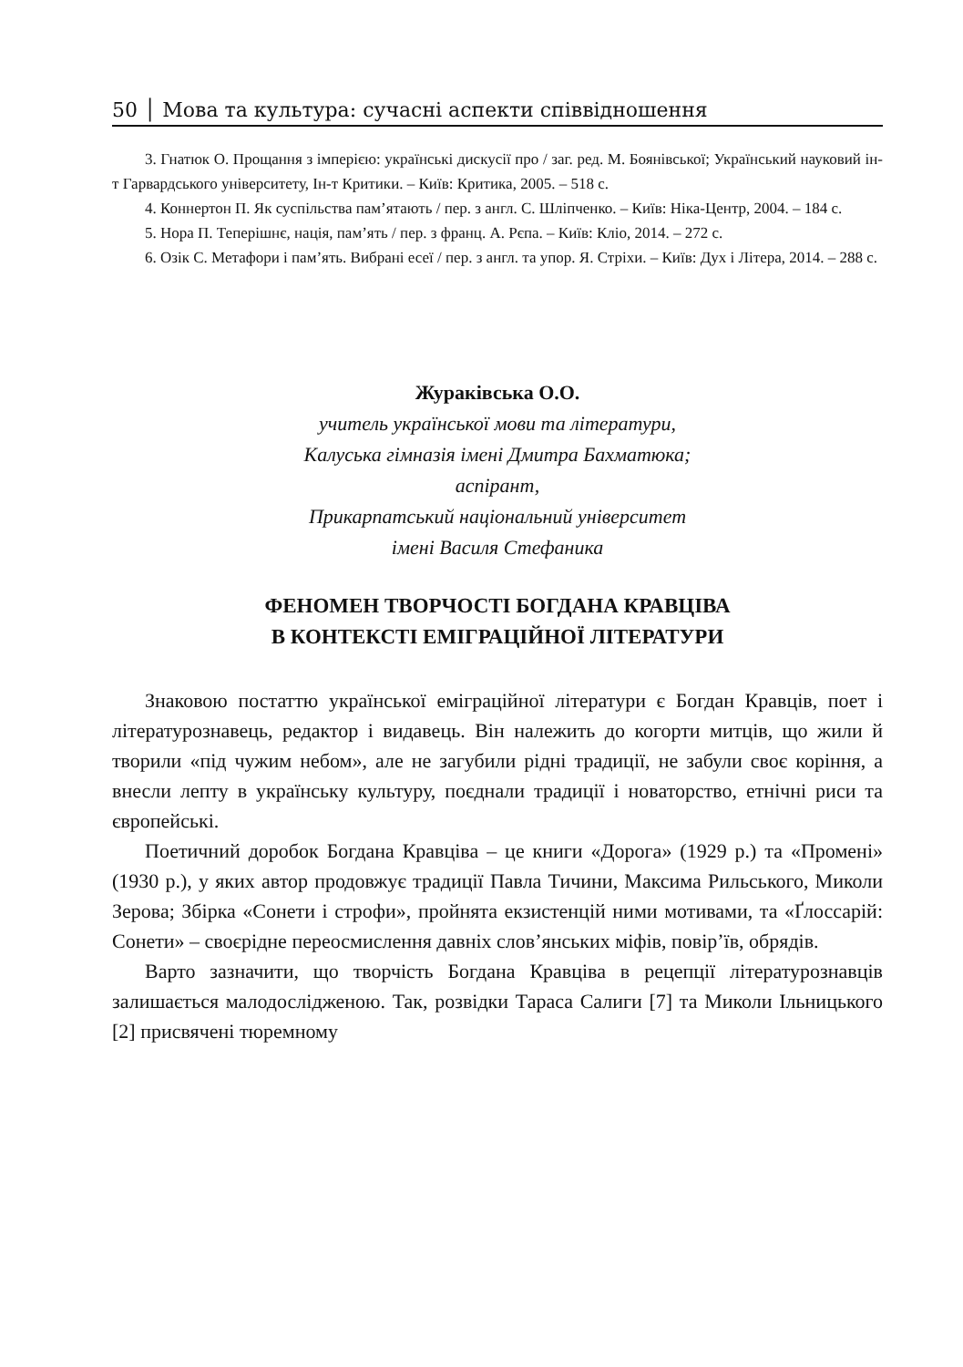50 │ Мова та культура: сучасні аспекти співвідношення
3. Гнатюк О. Прощання з імперією: українські дискусії про / заг. ред. М. Боянівської; Український науковий ін-т Гарвардського університету, Ін-т Критики. – Київ: Критика, 2005. – 518 с.
4. Коннертон П. Як суспільства пам’ятають / пер. з англ. С. Шліпченко. – Київ: Ніка-Центр, 2004. – 184 с.
5. Нора П. Теперішнє, нація, пам’ять / пер. з франц. А. Рєпа. – Київ: Кліо, 2014. – 272 с.
6. Озік С. Метафори і пам’ять. Вибрані есеї / пер. з англ. та упор. Я. Стріхи. – Київ: Дух і Літера, 2014. – 288 с.
Жураківська О.О.
учитель української мови та літератури,
Калуська гімназія імені Дмитра Бахматюка;
аспірант,
Прикарпатський національний університет
імені Василя Стефаника
ФЕНОМЕН ТВОРЧОСТІ БОГДАНА КРАВЦІВА
В КОНТЕКСТІ ЕМІГРАЦІЙНОЇ ЛІТЕРАТУРИ
Знаковою постаттю української еміграційної літератури є Богдан Кравців, поет і літературознавець, редактор і видавець. Він належить до когорти митців, що жили й творили «під чужим небом», але не загубили рідні традиції, не забули своє коріння, а внесли лепту в українську культуру, поєднали традиції і новаторство, етнічні риси та європейські.
Поетичний доробок Богдана Кравціва – це книги «Дорога» (1929 р.) та «Промені» (1930 р.), у яких автор продовжує традиції Павла Тичини, Максима Рильського, Миколи Зерова; Збірка «Сонети і строфи», пройнята екзистенцій ними мотивами, та «Ґлоссарій: Сонети» – своєрідне переосмислення давніх слов’янських міфів, повір’їв, обрядів.
Варто зазначити, що творчість Богдана Кравціва в рецепції літературознавців залишається малодослідженою. Так, розвідки Тараса Салиги [7] та Миколи Ільницького [2] присвячені тюремному